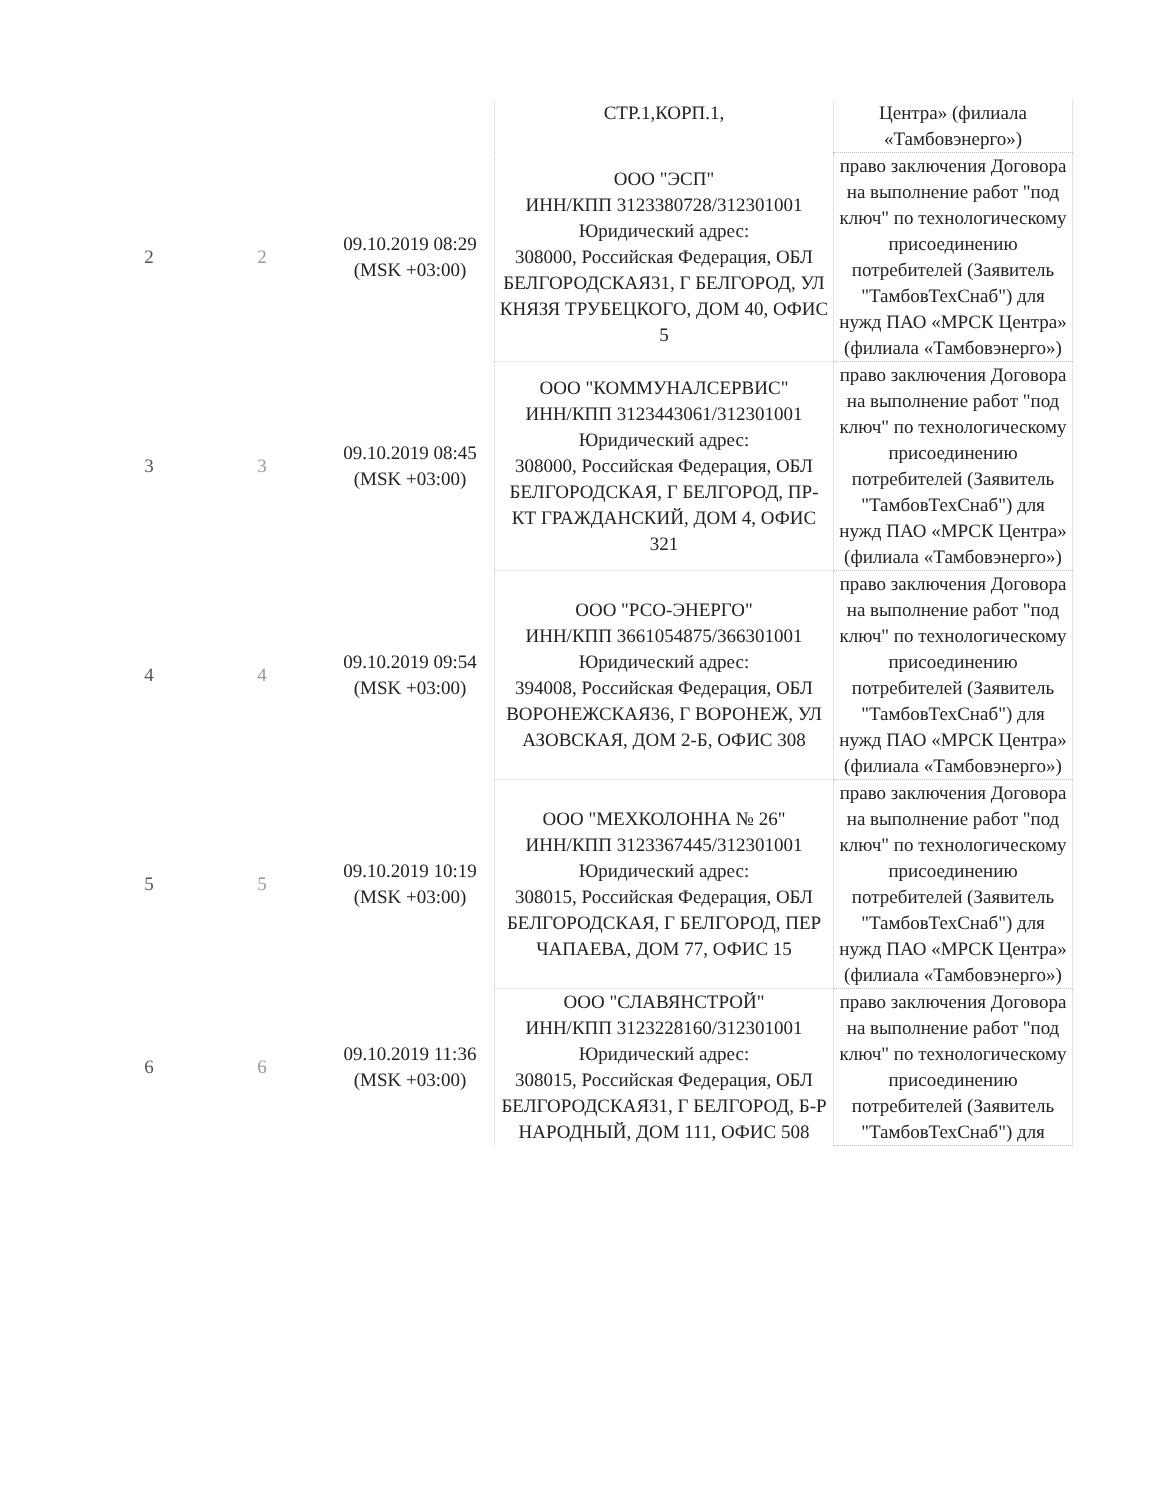| | | | СТР.1,КОРП.1, | Центра» (филиала «Тамбовэнерго») |
| 2 | 2 | 09.10.2019 08:29 (MSK +03:00) | ООО "ЭСП" ИНН/КПП 3123380728/312301001 Юридический адрес: 308000, Российская Федерация, ОБЛ БЕЛГОРОДСКАЯ31, Г БЕЛГОРОД, УЛ КНЯЗЯ ТРУБЕЦКОГО, ДОМ 40, ОФИС 5 | право заключения Договора на выполнение работ "под ключ" по технологическому присоединению потребителей (Заявитель "ТамбовТехСнаб") для нужд ПАО «МРСК Центра» (филиала «Тамбовэнерго») |
| 3 | 3 | 09.10.2019 08:45 (MSK +03:00) | ООО "КОММУНАЛСЕРВИС" ИНН/КПП 3123443061/312301001 Юридический адрес: 308000, Российская Федерация, ОБЛ БЕЛГОРОДСКАЯ, Г БЕЛГОРОД, ПР-КТ ГРАЖДАНСКИЙ, ДОМ 4, ОФИС 321 | право заключения Договора на выполнение работ "под ключ" по технологическому присоединению потребителей (Заявитель "ТамбовТехСнаб") для нужд ПАО «МРСК Центра» (филиала «Тамбовэнерго») |
| 4 | 4 | 09.10.2019 09:54 (MSK +03:00) | ООО "РСО-ЭНЕРГО" ИНН/КПП 3661054875/366301001 Юридический адрес: 394008, Российская Федерация, ОБЛ ВОРОНЕЖСКАЯ36, Г ВОРОНЕЖ, УЛ АЗОВСКАЯ, ДОМ 2-Б, ОФИС 308 | право заключения Договора на выполнение работ "под ключ" по технологическому присоединению потребителей (Заявитель "ТамбовТехСнаб") для нужд ПАО «МРСК Центра» (филиала «Тамбовэнерго») |
| 5 | 5 | 09.10.2019 10:19 (MSK +03:00) | ООО "МЕХКОЛОННА № 26" ИНН/КПП 3123367445/312301001 Юридический адрес: 308015, Российская Федерация, ОБЛ БЕЛГОРОДСКАЯ, Г БЕЛГОРОД, ПЕР ЧАПАЕВА, ДОМ 77, ОФИС 15 | право заключения Договора на выполнение работ "под ключ" по технологическому присоединению потребителей (Заявитель "ТамбовТехСнаб") для нужд ПАО «МРСК Центра» (филиала «Тамбовэнерго») |
| 6 | 6 | 09.10.2019 11:36 (MSK +03:00) | ООО "СЛАВЯНСТРОЙ" ИНН/КПП 3123228160/312301001 Юридический адрес: 308015, Российская Федерация, ОБЛ БЕЛГОРОДСКАЯ31, Г БЕЛГОРОД, Б-Р НАРОДНЫЙ, ДОМ 111, ОФИС 508 | право заключения Договора на выполнение работ "под ключ" по технологическому присоединению потребителей (Заявитель "ТамбовТехСнаб") для |